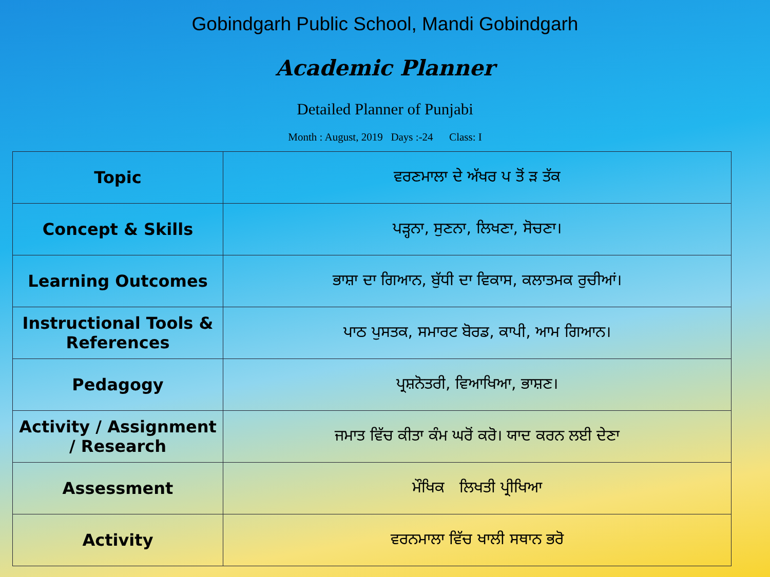Gobindgarh Public School, Mandi Gobindgarh
Academic Planner
Detailed Planner of Punjabi
Month : August, 2019 Days :-24 Class: I
| Topic | ਵਰਣਮਾਲਾ ਦੇ ਅੱਖਰ ਪ ਤੋਂ ੜ ਤੱਕ |
| Concept & Skills | ਪੜ੍ਹਨਾ, ਸੁਣਨਾ, ਲਿਖਣਾ, ਸੋਚਣਾ। |
| Learning Outcomes | ਭਾਸ਼ਾ ਦਾ ਗਿਆਨ, ਬੁੱਧੀ ਦਾ ਵਿਕਾਸ, ਕਲਾਤਮਕ ਰੁਚੀਆਂ। |
| Instructional Tools & References | ਪਾਠ ਪੁਸਤਕ, ਸਮਾਰਟ ਬੋਰਡ, ਕਾਪੀ, ਆਮ ਗਿਆਨ। |
| Pedagogy | ਪ੍ਰਸ਼ਨੋਤਰੀ, ਵਿਆਖਿਆ, ਭਾਸ਼ਣ। |
| Activity / Assignment / Research | ਜਮਾਤ ਵਿੱਚ ਕੀਤਾ ਕੰਮ ਘਰੋਂ ਕਰੋ। ਯਾਦ ਕਰਨ ਲਈ ਦੇਣਾ |
| Assessment | ਮੌਖਿਕ ਲਿਖਤੀ ਪ੍ਰੀਖਿਆ |
| Activity | ਵਰਨਮਾਲਾ ਵਿੱਚ ਖਾਲੀ ਸਥਾਨ ਭਰੋ |